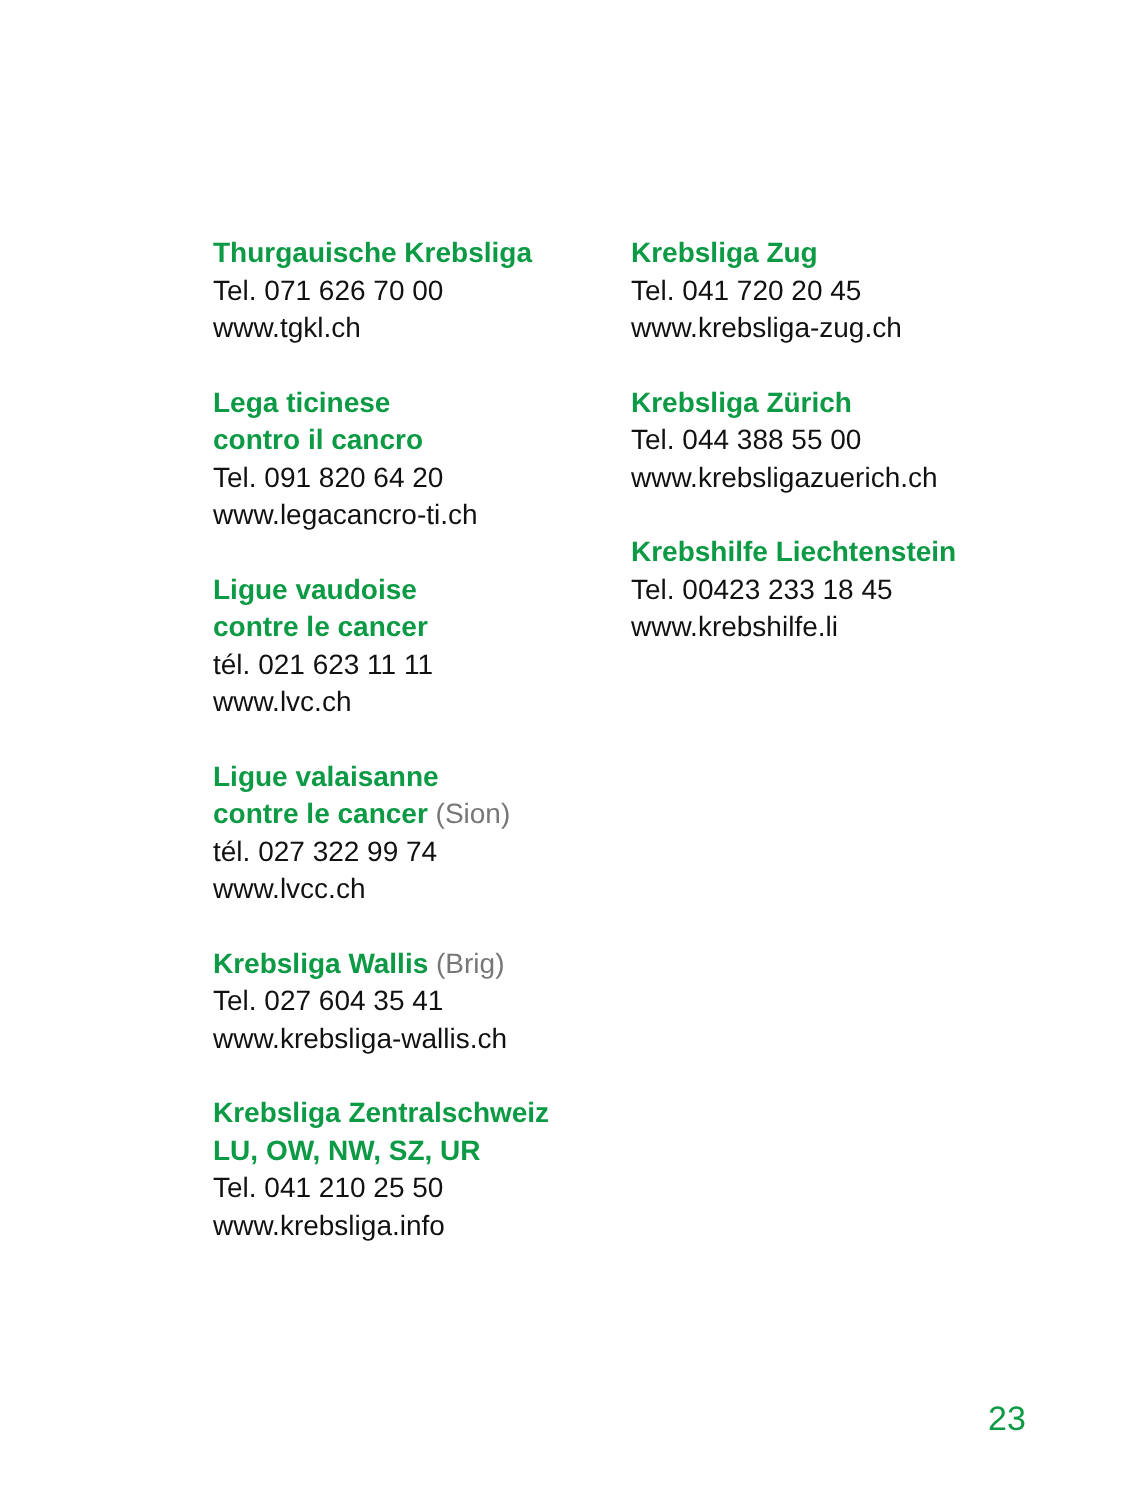Thurgauische Krebsliga
Tel. 071 626 70 00
www.tgkl.ch
Lega ticinese
contro il cancro
Tel. 091 820 64 20
www.legacancro-ti.ch
Ligue vaudoise
contre le cancer
tél. 021 623 11 11
www.lvc.ch
Ligue valaisanne
contre le cancer (Sion)
tél. 027 322 99 74
www.lvcc.ch
Krebsliga Wallis (Brig)
Tel. 027 604 35 41
www.krebsliga-wallis.ch
Krebsliga Zentralschweiz
LU, OW, NW, SZ, UR
Tel. 041 210 25 50
www.krebsliga.info
Krebsliga Zug
Tel. 041 720 20 45
www.krebsliga-zug.ch
Krebsliga Zürich
Tel. 044 388 55 00
www.krebsligazuerich.ch
Krebshilfe Liechtenstein
Tel. 00423 233 18 45
www.krebshilfe.li
23